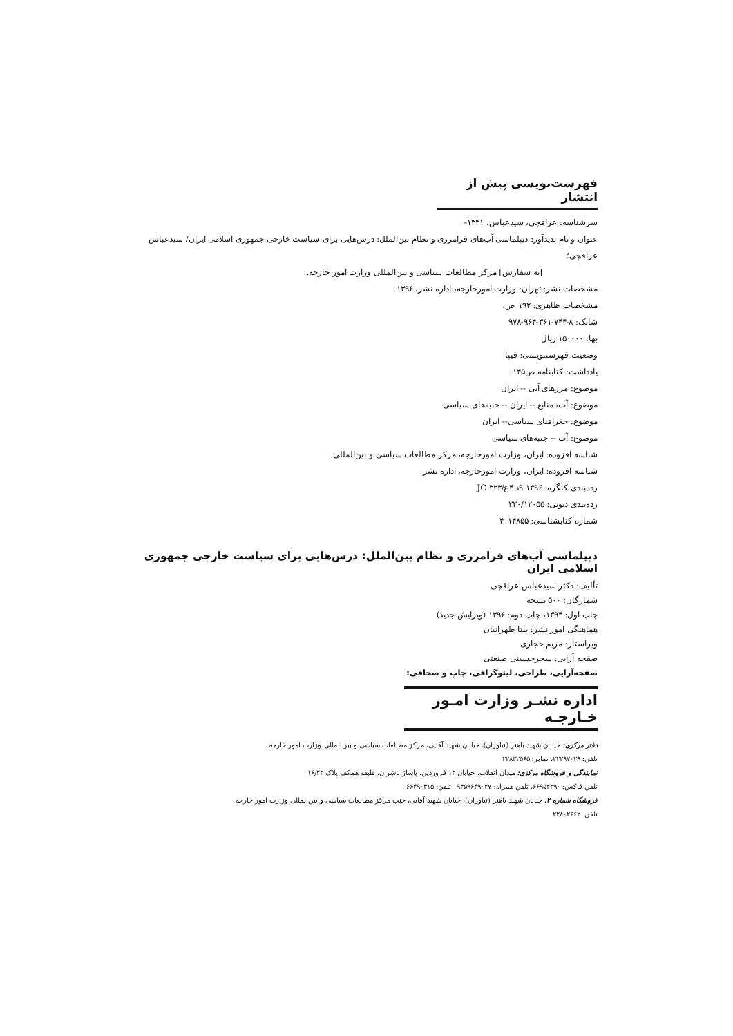فهرست‌نویسی پیش از انتشار
سرشناسه: عراقچی، سیدعباس، ۱۳۴۱–
عنوان و نام پدیدآور: دیپلماسی آب‌های فرامرزی و نظام بین‌الملل: درس‌هایی برای سیاست خارجی جمهوری اسلامی ایران/ سیدعباس عراقچی؛
[به سفارش] مرکز مطالعات سیاسی و بین‌المللی وزارت امور خارجه.
مشخصات نشر: تهران: وزارت امورخارجه، اداره نشر، ۱۳۹۶.
مشخصات ظاهری: ۱۹۲ ص.
شابک: ۸-۷۴۴-۳۶۱-۹۶۴-۹۷۸
بها: ۱۵۰۰۰۰ ریال
وضعیت فهرستنویسی: فیپا
یادداشت: کتابنامه.ص۱۴۵.
موضوع: مرزهای آبی -- ایران
موضوع: آب، منابع -- ایران -- جنبه‌های سیاسی
موضوع: جغرافیای سیاسی-- ایران
موضوع: آب -- جنبه‌های سیاسی
شناسه افزوده: ایران، وزارت امورخارجه، مرکز مطالعات سیاسی و بین‌المللی.
شناسه افزوده: ایران، وزارت امورخارجه، اداره نشر
رده‌بندی کنگره: ۱۳۹۶ ۹د ۴ع/۳۲۳ JC
رده‌بندی دیویی: ۳۲۰/۱۲۰۵۵
شماره کتابشناسی: ۴۰۱۴۸۵۵
دیپلماسی آب‌های فرامرزی و نظام بین‌الملل: درس‌هایی برای سیاست خارجی جمهوری اسلامی ایران
تألیف: دکتر سیدعباس عراقچی
شمارگان: ۵۰۰ نسخه
چاپ اول: ۱۳۹۴، چاپ دوم: ۱۳۹۶ (ویرایش جدید)
هماهنگی امور نشر: بیتا طهرانیان
ویراستار: مریم حجاری
صفحه آرایی: سحرحسینی صنعتی
صفحه‌آرایی، طراحی، لیتوگرافی، چاپ و صحافی:
اداره نشـر وزارت امـور خـارجـه
دفتر مرکزی: خیابان شهید باهنر (نیاوران)، خیابان شهید آقایی، مرکز مطالعات سیاسی و بین‌المللی وزارت امور خارجه
تلفن: ۲۲۲۹۷۰۲۹، نمابر: ۲۲۸۳۲۵۶۵
نمایندگی و فروشگاه مرکزی: میدان انقلاب، خیابان ۱۲ فروردین، پاساژ ناشران، طبقه همکف پلاک ۱۶/۲۲
تلفن فاکس: ۶۶۹۵۲۲۹۰، تلفن همراه: ۰۹۳۵۹۶۴۹۰۲۷ تلفن: ۶۶۴۹۰۳۱۵
فروشگاه شماره ۲: خیابان شهید باهنر (نیاوران)، خیابان شهید آقایی، جنب مرکز مطالعات سیاسی و بین‌المللی وزارت امور خارجه
تلفن: ۲۲۸۰۲۶۶۲